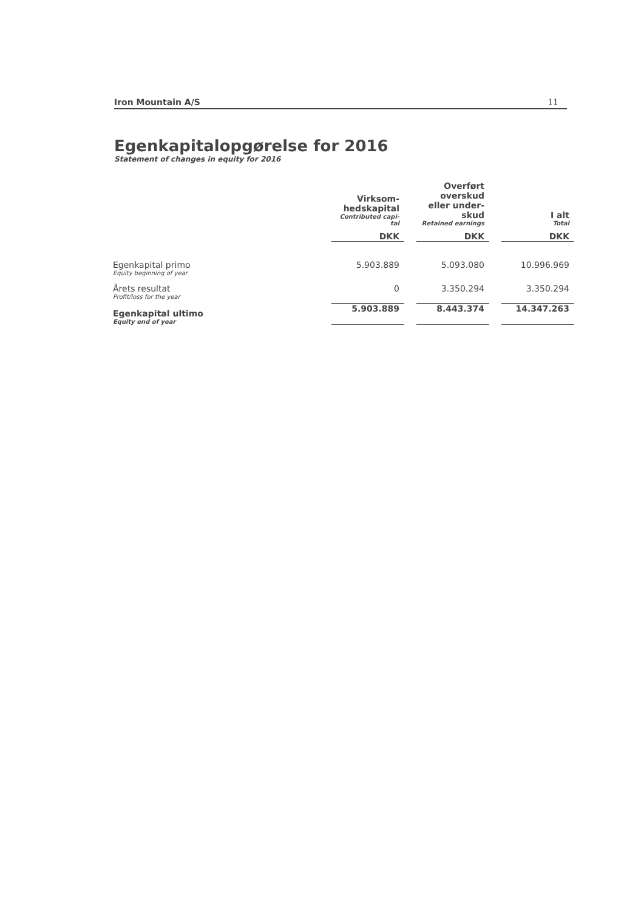Iron Mountain A/S 11
Egenkapitalopgørelse for 2016
Statement of changes in equity for 2016
| | Virksom- hedskapital Contributed capi- tal | | Overført overskud eller under- skud Retained earnings | | I alt Total |
| --- | --- | --- | --- | --- | --- |
| | DKK | | DKK | | DKK |
| Egenkapital primo Equity beginning of year | 5.903.889 | | 5.093.080 | | 10.996.969 |
| Årets resultat Profit/loss for the year | 0 | | 3.350.294 | | 3.350.294 |
| Egenkapital ultimo Equity end of year | 5.903.889 | | 8.443.374 | | 14.347.263 |